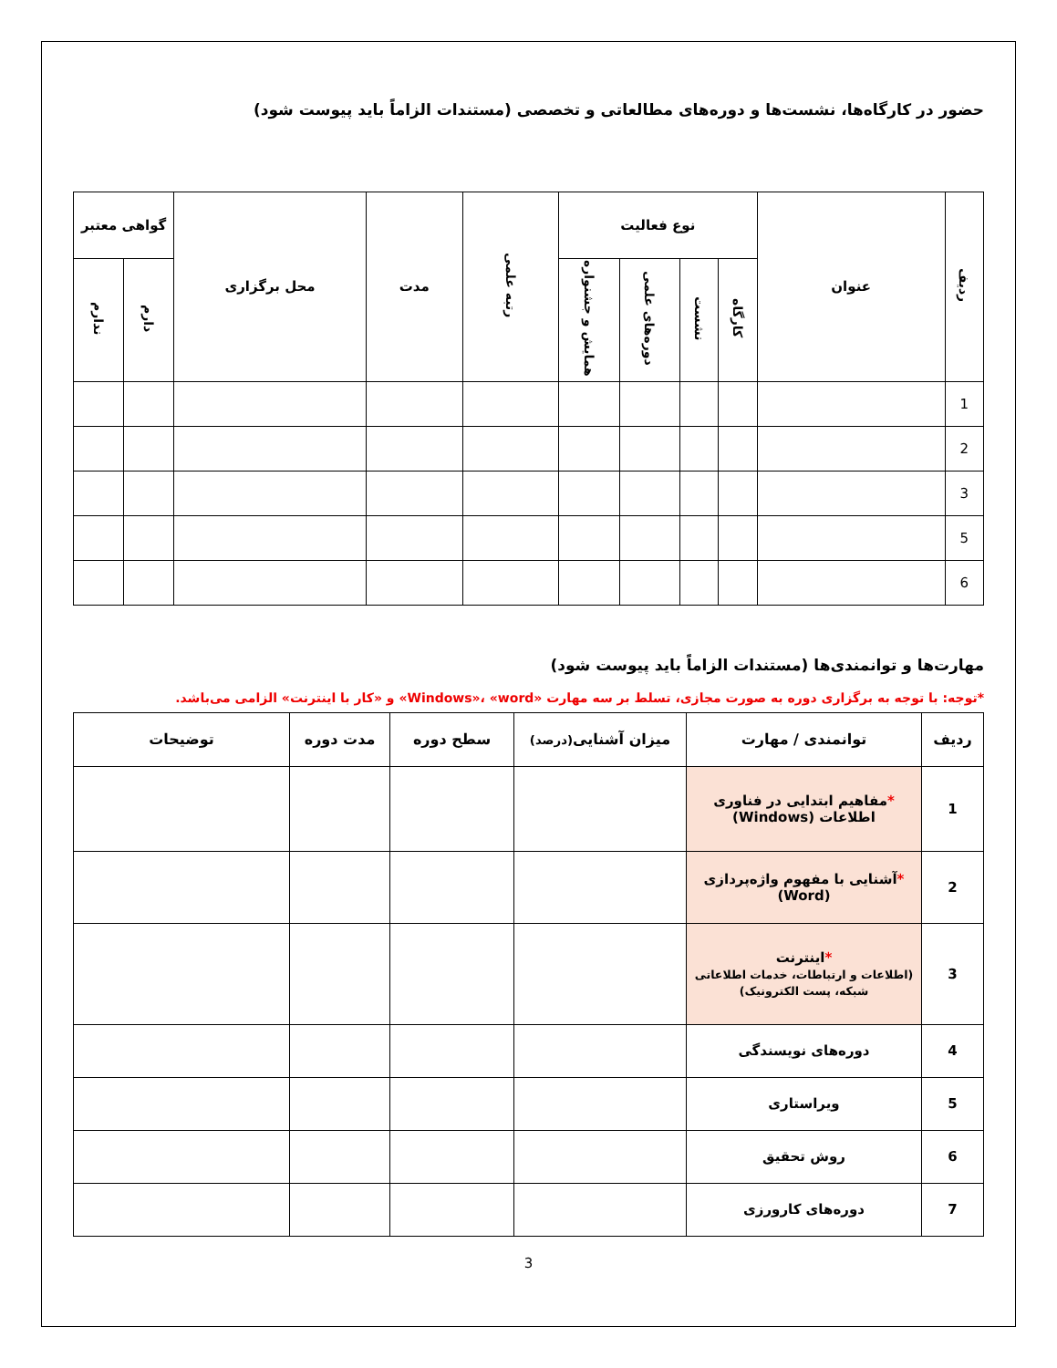حضور در کارگاه‌ها، نشست‌ها و دوره‌های مطالعاتی و تخصصی (مستندات الزاماً باید پیوست شود)
| ردیف | عنوان | نوع فعالیت | | | | رتبه علمی | مدت | محل برگزاری | گواهی معتبر | |
| --- | --- | --- | --- | --- | --- | --- | --- | --- | --- | --- |
| | | کارگاه | نشست | دوره‌های علمی | همایش و جشنواره | | | | دارم | ندارم |
| 1 | | | | | | | | | | |
| 2 | | | | | | | | | | |
| 3 | | | | | | | | | | |
| 5 | | | | | | | | | | |
| 6 | | | | | | | | | | |
مهارت‌ها و توانمندی‌ها (مستندات الزاماً باید پیوست شود)
*توجه: با توجه به برگزاری دوره به صورت مجازی، تسلط بر سه مهارت «Windows»، «word» و «کار با اینترنت» الزامی می‌باشد.
| ردیف | توانمندی / مهارت | میزان آشنایی (درصد) | سطح دوره | مدت دوره | توضیحات |
| --- | --- | --- | --- | --- | --- |
| 1 | * مفاهیم ابتدایی در فناوری اطلاعات (Windows) | | | | |
| 2 | * آشنایی با مفهوم واژه‌پردازی (Word) | | | | |
| 3 | * اینترنت (اطلاعات و ارتباطات، خدمات اطلاعاتی شبکه، پست الکترونیک) | | | | |
| 4 | دوره‌های نویسندگی | | | | |
| 5 | ویراستاری | | | | |
| 6 | روش تحقیق | | | | |
| 7 | دوره‌های کارورزی | | | | |
3